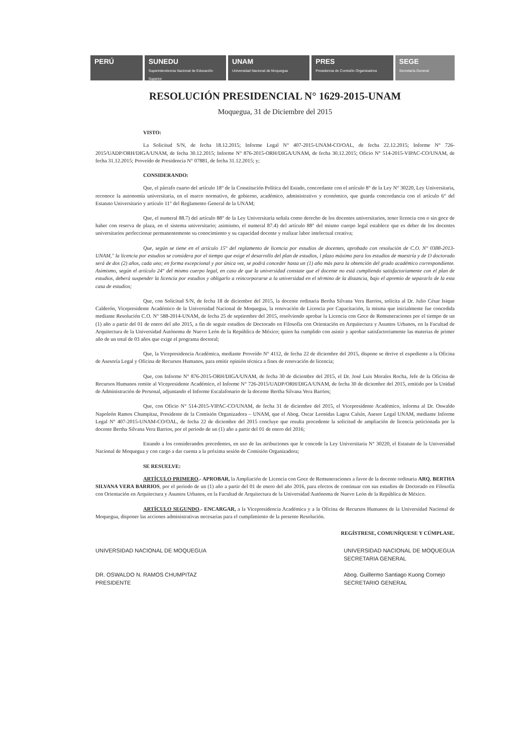PERÚ SUNEDU
Superintendencia Nacional de Educación Superior
UNAM
Universidad Nacional de Moquegua
PRES
Presidencia de Comisión Organizadora
SEGE
Secretaría General
RESOLUCIÓN PRESIDENCIAL N° 1629-2015-UNAM
Moquegua, 31 de Diciembre del 2015
VISTO:
La Solicitud S/N, de fecha 18.12.2015; Informe Legal N° 407-2015-UNAM-CO/OAL, de fecha 22.12.2015; Informe N° 726-2015/UADP/ORH/DIGA/UNAM, de fecha 30.12.2015; Informe N° 876-2015-ORH/DIGA/UNAM, de fecha 30.12.2015; Oficio N° 514-2015-VIPAC-CO/UNAM, de fecha 31.12.2015; Proveído de Presidencia N° 07881, de fecha 31.12.2015; y;
CONSIDERANDO:
Que, el párrafo cuarto del artículo 18° de la Constitución Política del Estado, concordante con el artículo 8° de la Ley N° 30220, Ley Universitaria, reconoce la autonomía universitaria, en el marco normativo, de gobierno, académico, administrativo y económico, que guarda concordancia con el artículo 6° del Estatuto Universitario y artículo 11° del Reglamento General de la UNAM;
Que, el numeral 88.7) del artículo 88° de la Ley Universitaria señala como derecho de los docentes universitarios, tener licencia con o sin goce de haber con reserva de plaza, en el sistema universitario; asimismo, el numeral 87.4) del artículo 88° del mismo cuerpo legal establece que es deber de los docentes universitarios perfeccionar permanentemente su conocimiento y su capacidad docente y realizar labor intelectual creativa;
Que, según se tiene en el artículo 15° del reglamento de licencia por estudios de docentes, aprobado con resolución de C.O. N° 0388-2013-UNAM," la licencia por estudios se considera por el tiempo que exige el desarrollo del plan de estudios, l plazo máximo para los estudios de maestría y de D doctorado será de dos (2) años, cada uno; en forma excepcional y por única vez, se podrá conceder hasta un (1) año más para la obtención del grado académico correspondiente. Asimismo, según el artículo 24° del mismo cuerpo legal, en caso de que la universidad constate que el docente no está cumpliendo satisfactoriamente con el plan de estudios, deberá suspender la licencia por estudios y obligarlo a reincorporarse a la universidad en el término de la distancia, bajo el apremio de separarlo de la esta casa de estudios;
Que, con Solicitud S/N, de fecha 18 de diciembre del 2015, la docente ordinaria Bertha Silvana Vera Barrios, solicita al Dr. Julio César Isique Calderón, Vicepresidente Académico de la Universidad Nacional de Moquegua, la renovación de Licencia por Capacitación, la misma que inicialmente fue concedida mediante Resolución C.O. N° 588-2014-UNAM, de fecha 25 de septiembre del 2015, resolviendo aprobar la Licencia con Goce de Remuneraciones por el tiempo de un (1) año a partir del 01 de enero del año 2015, a fin de seguir estudios de Doctorado en Filosofía con Orientación en Arquitectura y Asuntos Urbanos, en la Facultad de Arquitectura de la Universidad Autónoma de Nuevo León de la República de México; quien ha cumplido con asistir y aprobar satisfactoriamente las materias de primer año de un total de 03 años que exige el programa doctoral;
Que, la Vicepresidencia Académica, mediante Proveído N° 4112, de fecha 22 de diciembre del 2015, dispone se derive el expediente a la Oficina de Asesoría Legal y Oficina de Recursos Humanos, para emitir opinión técnica a fines de renovación de licencia;
Que, con Informe N° 876-2015-ORH/DIGA/UNAM, de fecha 30 de diciembre del 2015, el Dr. José Luis Morales Rocha, Jefe de la Oficina de Recursos Humanos remite al Vicepresidente Académico, el Informe N° 726-2015/UADP/ORH/DIGA/UNAM, de fecha 30 de diciembre del 2015, emitido por la Unidad de Administración de Personal, adjuntando el Informe Escalafonario de la docente Bertha Silvana Vera Barrios;
Que, con Oficio N° 514-2015-VIPAC-CO/UNAM, de fecha 31 de diciembre del 2015, el Vicepresidente Académico, informa al Dr. Oswaldo Napoleón Ramos Chumpitaz, Presidente de la Comisión Organizadora – UNAM, que el Abog. Oscar Leonidas Lagoz Calsín, Asesor Legal UNAM, mediante Informe Legal N° 407-2015-UNAM-CO/OAL, de fecha 22 de diciembre del 2015 concluye que resulta procedente la solicitud de ampliación de licencia peticionada por la docente Bertha Silvana Vera Barrios, por el periodo de un (1) año a partir del 01 de enero del 2016;
Estando a los considerandos precedentes, en uso de las atribuciones que le concede la Ley Universitaria N° 30220, el Estatuto de la Universidad Nacional de Moquegua y con cargo a dar cuenta a la próxima sesión de Comisión Organizadora;
SE RESUELVE:
ARTÍCULO PRIMERO.- APROBAR, la Ampliación de Licencia con Goce de Remuneraciones a favor de la docente ordinaria ARQ. BERTHA SILVANA VERA BARRIOS, por el periodo de un (1) año a partir del 01 de enero del año 2016, para efectos de continuar con sus estudios de Doctorado en Filosofía con Orientación en Arquitectura y Asuntos Urbanos, en la Facultad de Arquitectura de la Universidad Autónoma de Nuevo León de la República de México.
ARTÍCULO SEGUNDO.- ENCARGAR, a la Vicepresidencia Académica y a la Oficina de Recursos Humanos de la Universidad Nacional de Moquegua, disponer las acciones administrativas necesarias para el cumplimiento de la presente Resolución.
REGÍSTRESE, COMUNÍQUESE Y CÚMPLASE.
UNIVERSIDAD NACIONAL DE MOQUEGUA
DR. OSWALDO N. RAMOS CHUMPITAZ
PRESIDENTE
UNIVERSIDAD NACIONAL DE MOQUEGUA
SECRETARIA GENERAL
Abog. Guillermo Santiago Kuong Cornejo
SECRETARIO GENERAL